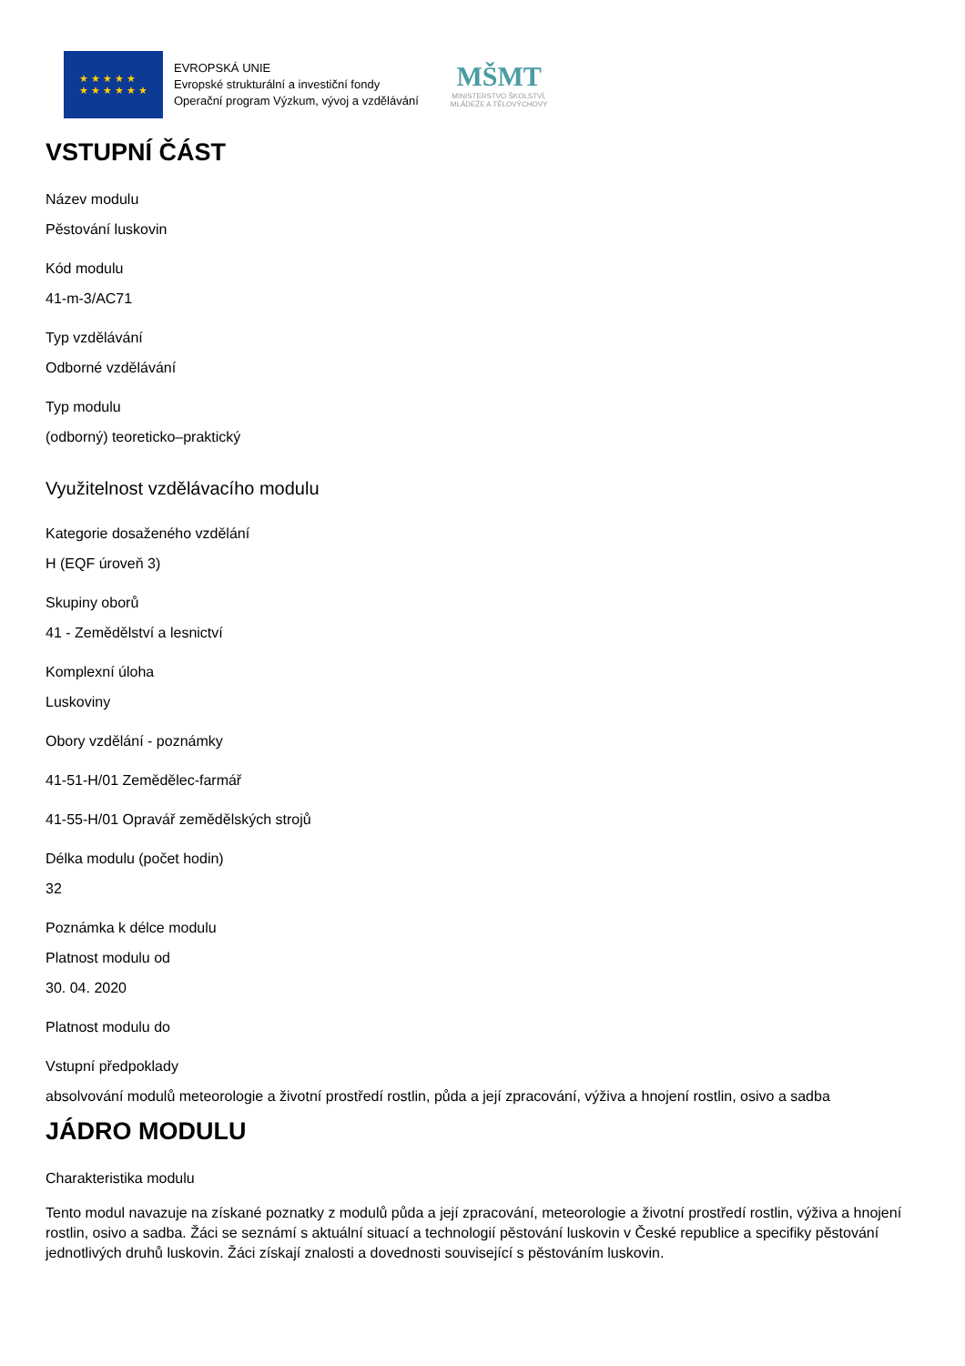★ ★ ★ ★ ★
★ ★ ★ ★ ★ ★
EVROPSKÁ UNIE
Evropské strukturální a investiční fondy
Operační program Výzkum, vývoj a vzdělávání
MŠMT
MINISTERSTVO ŠKOLSTVÍ,
MLÁDEŽE A TĚLOVÝCHOVY
VSTUPNÍ ČÁST
Název modulu
Pěstování luskovin
Kód modulu
41-m-3/AC71
Typ vzdělávání
Odborné vzdělávání
Typ modulu
(odborný) teoreticko–praktický
Využitelnost vzdělávacího modulu
Kategorie dosaženého vzdělání
H (EQF úroveň 3)
Skupiny oborů
41 - Zemědělství a lesnictví
Komplexní úloha
Luskoviny
Obory vzdělání - poznámky
41-51-H/01 Zemědělec-farmář
41-55-H/01 Opravář zemědělských strojů
Délka modulu (počet hodin)
32
Poznámka k délce modulu
Platnost modulu od
30. 04. 2020
Platnost modulu do
Vstupní předpoklady
absolvování modulů meteorologie a životní prostředí rostlin, půda a její zpracování, výživa a hnojení rostlin, osivo a sadba
JÁDRO MODULU
Charakteristika modulu
Tento modul navazuje na získané poznatky z modulů půda a její zpracování, meteorologie a životní prostředí rostlin, výživa a hnojení rostlin, osivo a sadba. Žáci se seznámí s aktuální situací a technologií pěstování luskovin v České republice a specifiky pěstování jednotlivých druhů luskovin. Žáci získají znalosti a dovednosti související s pěstováním luskovin.